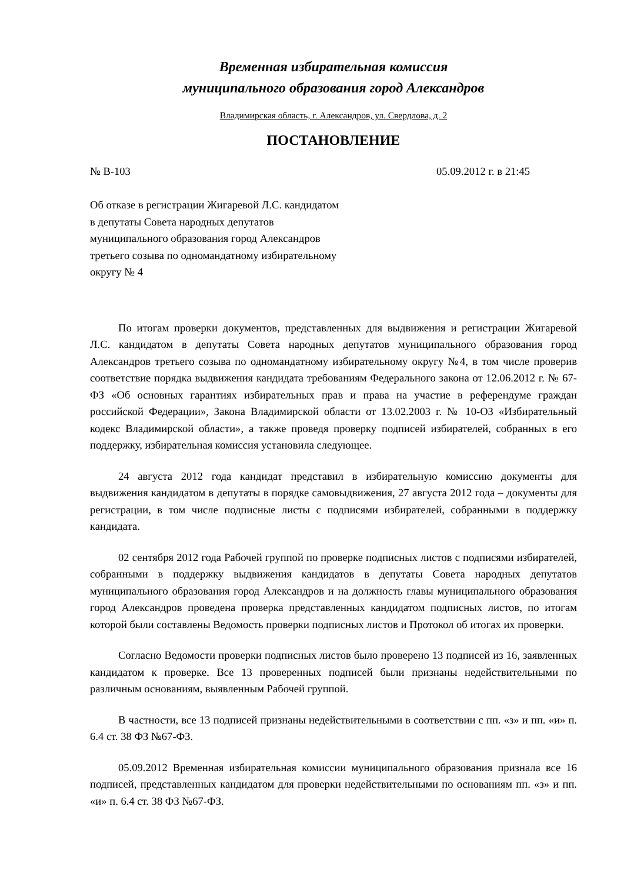Временная избирательная комиссия
муниципального образования город Александров
Владимирская область, г. Александров, ул. Свердлова, д. 2
ПОСТАНОВЛЕНИЕ
№ В-103 05.09.2012 г. в 21:45
Об отказе в регистрации Жигаревой Л.С. кандидатом в депутаты Совета народных депутатов муниципального образования город Александров третьего созыва по одномандатному избирательному округу № 4
По итогам проверки документов, представленных для выдвижения и регистрации Жигаревой Л.С. кандидатом в депутаты Совета народных депутатов муниципального образования город Александров третьего созыва по одномандатному избирательному округу №4, в том числе проверив соответствие порядка выдвижения кандидата требованиям Федерального закона от 12.06.2012 г. № 67-ФЗ «Об основных гарантиях избирательных прав и права на участие в референдуме граждан российской Федерации», Закона Владимирской области от 13.02.2003 г. № 10-ОЗ «Избирательный кодекс Владимирской области», а также проведя проверку подписей избирателей, собранных в его поддержку, избирательная комиссия установила следующее.
24 августа 2012 года кандидат представил в избирательную комиссию документы для выдвижения кандидатом в депутаты в порядке самовыдвижения, 27 августа 2012 года – документы для регистрации, в том числе подписные листы с подписями избирателей, собранными в поддержку кандидата.
02 сентября 2012 года Рабочей группой по проверке подписных листов с подписями избирателей, собранными в поддержку выдвижения кандидатов в депутаты Совета народных депутатов муниципального образования город Александров и на должность главы муниципального образования город Александров проведена проверка представленных кандидатом подписных листов, по итогам которой были составлены Ведомость проверки подписных листов и Протокол об итогах их проверки.
Согласно Ведомости проверки подписных листов было проверено 13 подписей из 16, заявленных кандидатом к проверке. Все 13 проверенных подписей были признаны недействительными по различным основаниям, выявленным Рабочей группой.
В частности, все 13 подписей признаны недействительными в соответствии с пп. «з» и пп. «и» п. 6.4 ст. 38 ФЗ №67-ФЗ.
05.09.2012 Временная избирательная комиссии муниципального образования признала все 16 подписей, представленных кандидатом для проверки недействительными по основаниям пп. «з» и пп. «и» п. 6.4 ст. 38 ФЗ №67-ФЗ.